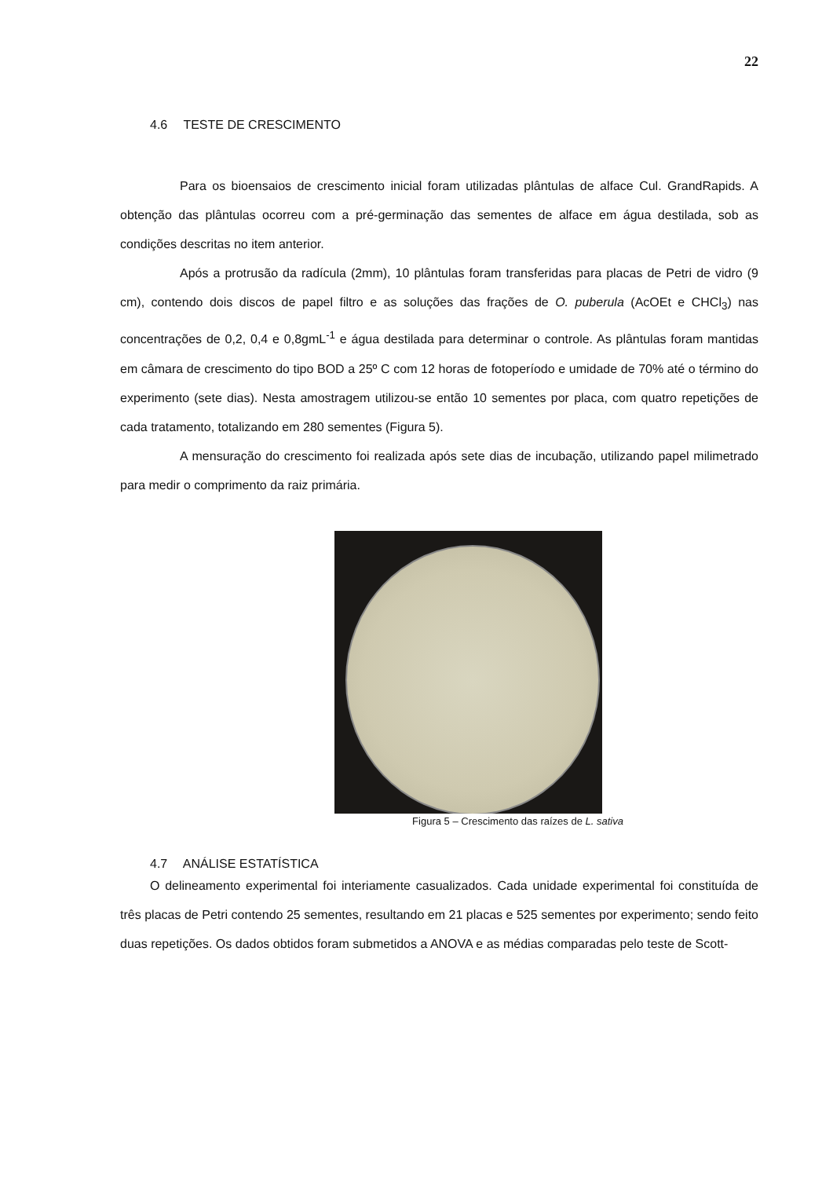22
4.6 TESTE DE CRESCIMENTO
Para os bioensaios de crescimento inicial foram utilizadas plântulas de alface Cul. GrandRapids. A obtenção das plântulas ocorreu com a pré-germinação das sementes de alface em água destilada, sob as condições descritas no item anterior.
Após a protrusão da radícula (2mm), 10 plântulas foram transferidas para placas de Petri de vidro (9 cm), contendo dois discos de papel filtro e as soluções das frações de O. puberula (AcOEt e CHCl<sub>3</sub>) nas concentrações de 0,2, 0,4 e 0,8gmL<sup>-1</sup> e água destilada para determinar o controle. As plântulas foram mantidas em câmara de crescimento do tipo BOD a 25º C com 12 horas de fotoperíodo e umidade de 70% até o término do experimento (sete dias). Nesta amostragem utilizou-se então 10 sementes por placa, com quatro repetições de cada tratamento, totalizando em 280 sementes (Figura 5).
A mensuração do crescimento foi realizada após sete dias de incubação, utilizando papel milimetrado para medir o comprimento da raiz primária.
Figura 5 – Crescimento das raízes de L. sativa
4.7 ANÁLISE ESTATÍSTICA
O delineamento experimental foi interiamente casualizados. Cada unidade experimental foi constituída de três placas de Petri contendo 25 sementes, resultando em 21 placas e 525 sementes por experimento; sendo feito duas repetições. Os dados obtidos foram submetidos a ANOVA e as médias comparadas pelo teste de Scott-